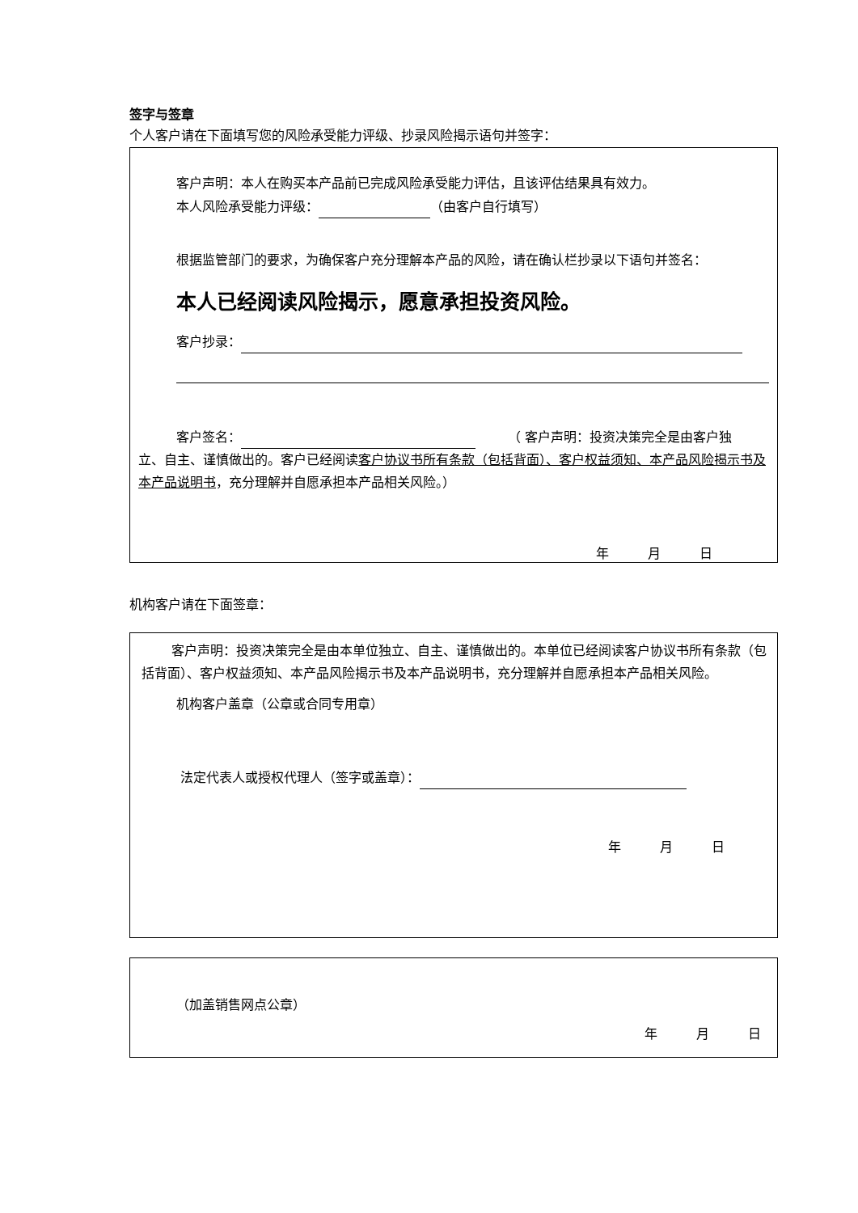签字与签章
个人客户请在下面填写您的风险承受能力评级、抄录风险揭示语句并签字：
客户声明：本人在购买本产品前已完成风险承受能力评估，且该评估结果具有效力。
本人风险承受能力评级： （由客户自行填写）
根据监管部门的要求，为确保客户充分理解本产品的风险，请在确认栏抄录以下语句并签名：
本人已经阅读风险揭示，愿意承担投资风险。
客户抄录：
客户签名： 　　　（ 客户声明：投资决策完全是由客户独
立、自主、谨慎做出的。客户已经阅读客户协议书所有条款（包括背面）、客户权益须知、本产品风险揭示书及本产品说明书，充分理解并自愿承担本产品相关风险。）
年　　　月　　　日
机构客户请在下面签章：
客户声明：投资决策完全是由本单位独立、自主、谨慎做出的。本单位已经阅读客户协议书所有条款（包括背面）、客户权益须知、本产品风险揭示书及本产品说明书，充分理解并自愿承担本产品相关风险。
机构客户盖章（公章或合同专用章）
法定代表人或授权代理人（签字或盖章）：
年　　　月　　　日
（加盖销售网点公章）
年　　　月　　　日